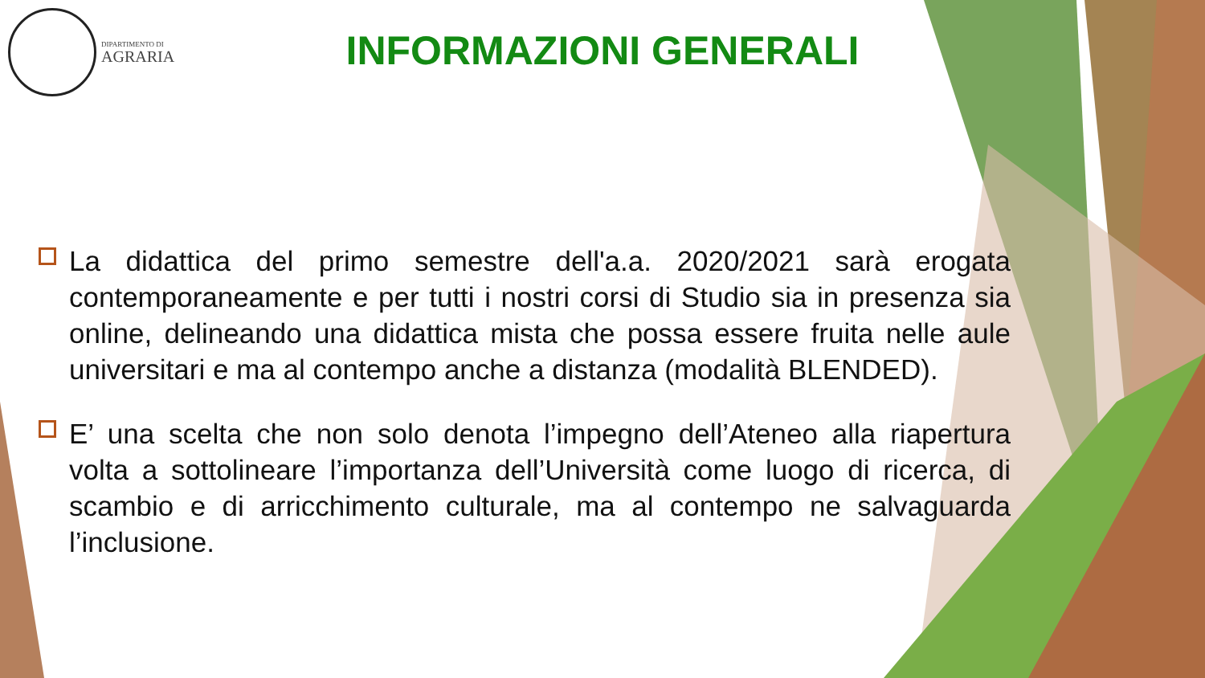DIPARTIMENTO DI
AGRARIA
INFORMAZIONI GENERALI
La didattica del primo semestre dell'a.a. 2020/2021 sarà erogata contemporaneamente e per tutti i nostri corsi di Studio sia in presenza sia online, delineando una didattica mista che possa essere fruita nelle aule universitari e ma al contempo anche a distanza (modalità BLENDED).
E’ una scelta che non solo denota l’impegno dell’Ateneo alla riapertura volta a sottolineare l’importanza dell’Università come luogo di ricerca, di scambio e di arricchimento culturale, ma al contempo ne salvaguarda l’inclusione.